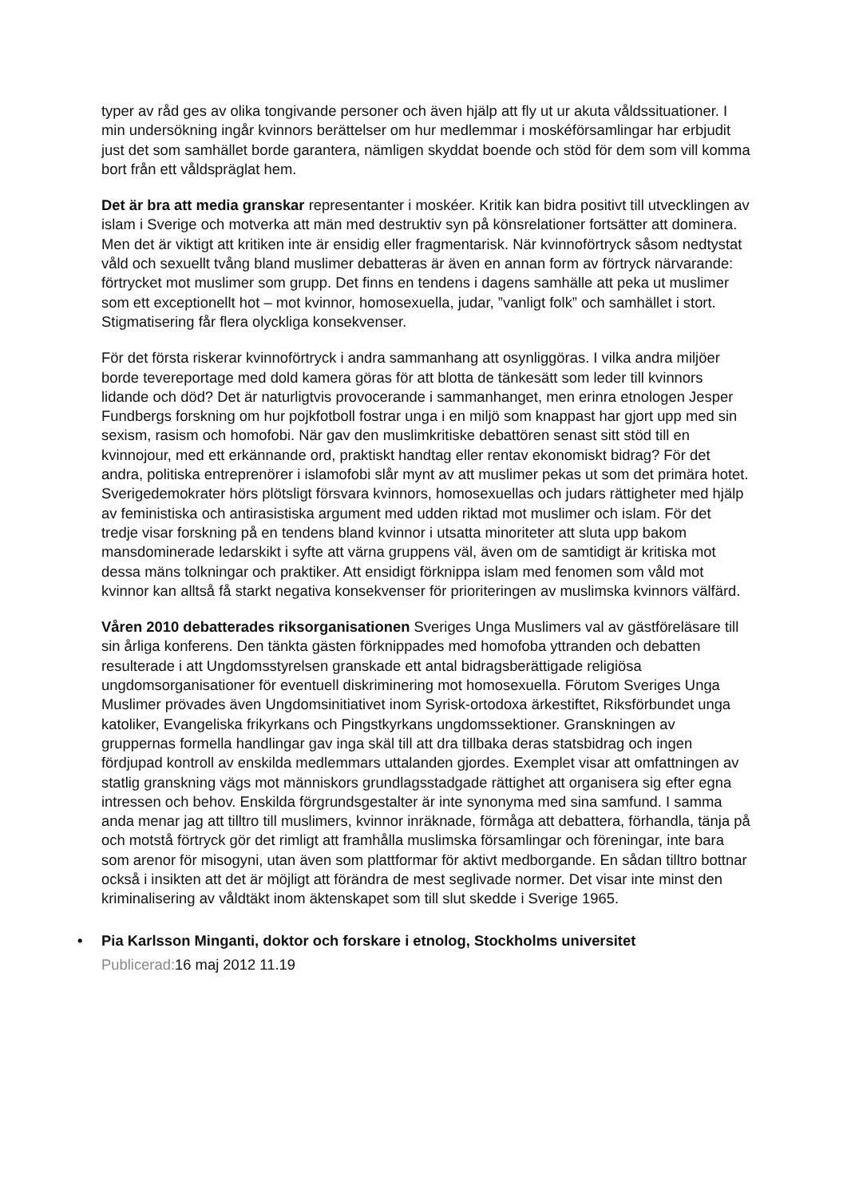typer av råd ges av olika tongivande personer och även hjälp att fly ut ur akuta våldssituationer. I min undersökning ingår kvinnors berättelser om hur medlemmar i moskéförsamlingar har erbjudit just det som samhället borde garantera, nämligen skyddat boende och stöd för dem som vill komma bort från ett våldspräglat hem.
Det är bra att media granskar representanter i moskéer. Kritik kan bidra positivt till utvecklingen av islam i Sverige och motverka att män med destruktiv syn på könsrelationer fortsätter att dominera. Men det är viktigt att kritiken inte är ensidig eller fragmentarisk. När kvinnoförtryck såsom nedtystat våld och sexuellt tvång bland muslimer debatteras är även en annan form av förtryck närvarande: förtrycket mot muslimer som grupp. Det finns en tendens i dagens samhälle att peka ut muslimer som ett exceptionellt hot – mot kvinnor, homosexuella, judar, ”vanligt folk” och samhället i stort. Stigmatisering får flera olyckliga konsekvenser.
För det första riskerar kvinnoförtryck i andra sammanhang att osynliggöras. I vilka andra miljöer borde tevereportage med dold kamera göras för att blotta de tänkesätt som leder till kvinnors lidande och död? Det är naturligtvis provocerande i sammanhanget, men erinra etnologen Jesper Fundbergs forskning om hur pojkfotboll fostrar unga i en miljö som knappast har gjort upp med sin sexism, rasism och homofobi. När gav den muslimkritiske debattören senast sitt stöd till en kvinnojour, med ett erkännande ord, praktiskt handtag eller rentav ekonomiskt bidrag? För det andra, politiska entreprenörer i islamofobi slår mynt av att muslimer pekas ut som det primära hotet. Sverigedemokrater hörs plötsligt försvara kvinnors, homosexuellas och judars rättigheter med hjälp av feministiska och antirasistiska argument med udden riktad mot muslimer och islam. För det tredje visar forskning på en tendens bland kvinnor i utsatta minoriteter att sluta upp bakom mansdominerade ledarskikt i syfte att värna gruppens väl, även om de samtidigt är kritiska mot dessa mäns tolkningar och praktiker. Att ensidigt förknippa islam med fenomen som våld mot kvinnor kan alltså få starkt negativa konsekvenser för prioriteringen av muslimska kvinnors välfärd.
Våren 2010 debatterades riksorganisationen Sveriges Unga Muslimers val av gästföreläsare till sin årliga konferens. Den tänkta gästen förknippades med homofoba yttranden och debatten resulterade i att Ungdomsstyrelsen granskade ett antal bidragsberättigade religiösa ungdomsorganisationer för eventuell diskriminering mot homosexuella. Förutom Sveriges Unga Muslimer prövades även Ungdomsinitiativet inom Syrisk-ortodoxa ärkestiftet, Riksförbundet unga katoliker, Evangeliska frikyrkans och Pingstkyrkans ungdomssektioner. Granskningen av gruppernas formella handlingar gav inga skäl till att dra tillbaka deras statsbidrag och ingen fördjupad kontroll av enskilda medlemmars uttalanden gjordes. Exemplet visar att omfattningen av statlig granskning vägs mot människors grundlagsstadgade rättighet att organisera sig efter egna intressen och behov. Enskilda förgrundsgestalter är inte synonyma med sina samfund. I samma anda menar jag att tilltro till muslimers, kvinnor inräknade, förmåga att debattera, förhandla, tänja på och motstå förtryck gör det rimligt att framhålla muslimska församlingar och föreningar, inte bara som arenor för misogyni, utan även som plattformar för aktivt medborgande. En sådan tilltro bottnar också i insikten att det är möjligt att förändra de mest seglivade normer. Det visar inte minst den kriminalisering av våldtäkt inom äktenskapet som till slut skedde i Sverige 1965.
• Pia Karlsson Minganti, doktor och forskare i etnolog, Stockholms universitet
Publicerad: 16 maj 2012 11.19